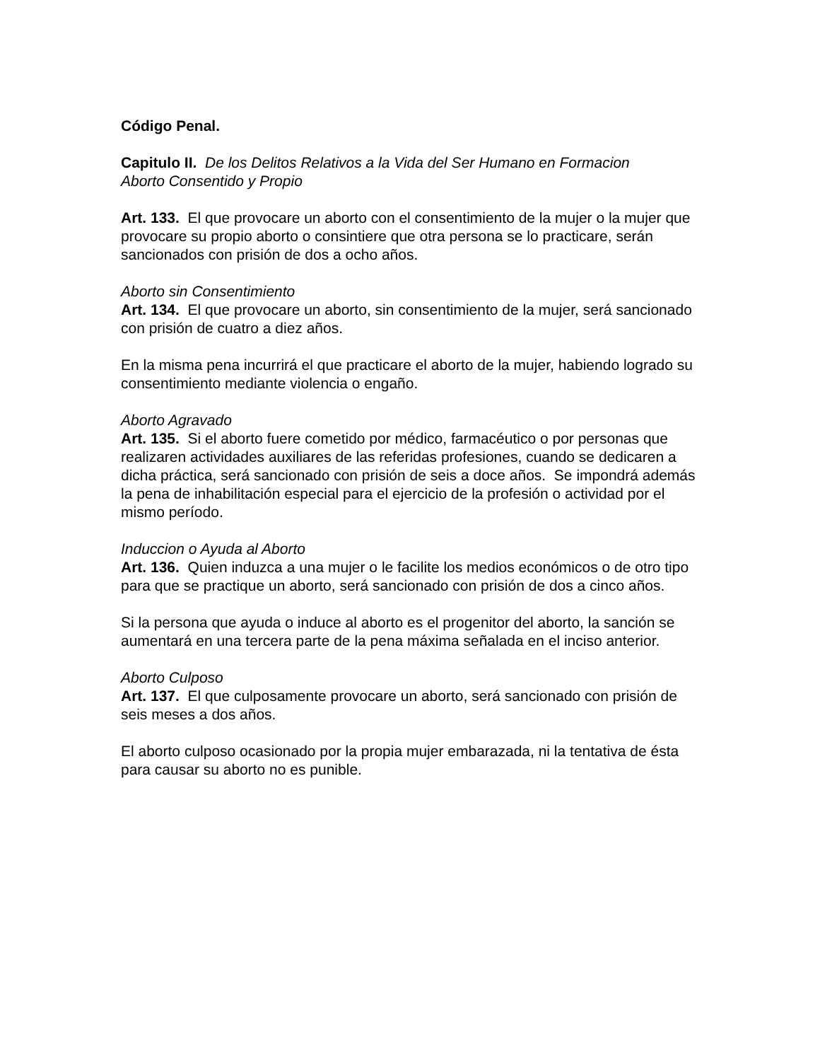Código Penal.
Capitulo II. De los Delitos Relativos a la Vida del Ser Humano en Formacion
Aborto Consentido y Propio
Art. 133. El que provocare un aborto con el consentimiento de la mujer o la mujer que provocare su propio aborto o consintiere que otra persona se lo practicare, serán sancionados con prisión de dos a ocho años.
Aborto sin Consentimiento
Art. 134. El que provocare un aborto, sin consentimiento de la mujer, será sancionado con prisión de cuatro a diez años.
En la misma pena incurrirá el que practicare el aborto de la mujer, habiendo logrado su consentimiento mediante violencia o engaño.
Aborto Agravado
Art. 135. Si el aborto fuere cometido por médico, farmacéutico o por personas que realizaren actividades auxiliares de las referidas profesiones, cuando se dedicaren a dicha práctica, será sancionado con prisión de seis a doce años. Se impondrá además la pena de inhabilitación especial para el ejercicio de la profesión o actividad por el mismo período.
Induccion o Ayuda al Aborto
Art. 136. Quien induzca a una mujer o le facilite los medios económicos o de otro tipo para que se practique un aborto, será sancionado con prisión de dos a cinco años.
Si la persona que ayuda o induce al aborto es el progenitor del aborto, la sanción se aumentará en una tercera parte de la pena máxima señalada en el inciso anterior.
Aborto Culposo
Art. 137. El que culposamente provocare un aborto, será sancionado con prisión de seis meses a dos años.
El aborto culposo ocasionado por la propia mujer embarazada, ni la tentativa de ésta para causar su aborto no es punible.